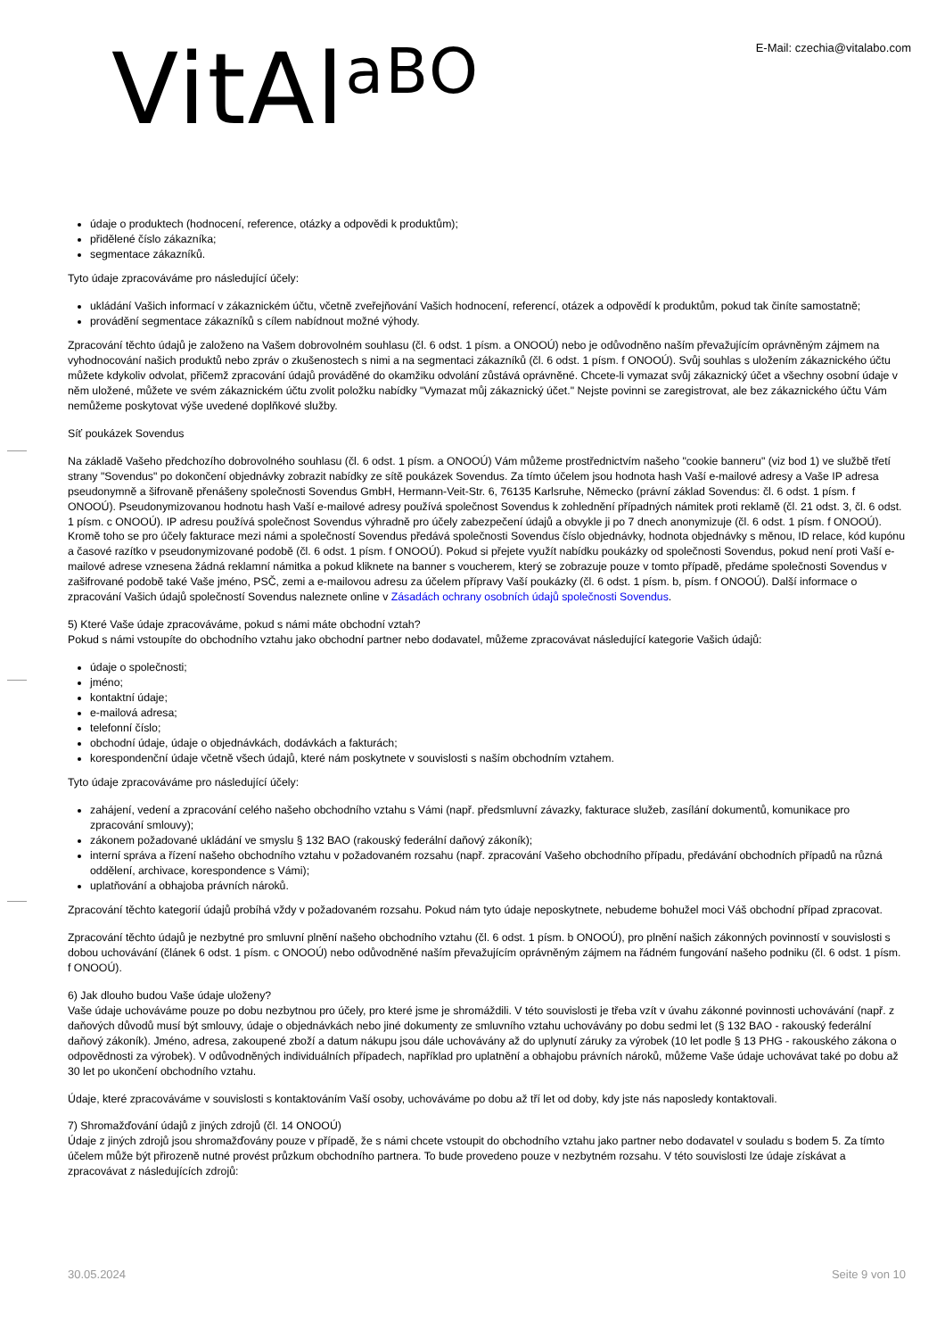VitAlaBO
E-Mail: czechia@vitalabo.com
údaje o produktech (hodnocení, reference, otázky a odpovědi k produktům);
přidělené číslo zákazníka;
segmentace zákazníků.
Tyto údaje zpracováváme pro následující účely:
ukládání Vašich informací v zákaznickém účtu, včetně zveřejňování Vašich hodnocení, referencí, otázek a odpovědí k produktům, pokud tak činíte samostatně;
provádění segmentace zákazníků s cílem nabídnout možné výhody.
Zpracování těchto údajů je založeno na Vašem dobrovolném souhlasu (čl. 6 odst. 1 písm. a ONOOÚ) nebo je odůvodněno naším převažujícím oprávněným zájmem na vyhodnocování našich produktů nebo zpráv o zkušenostech s nimi a na segmentaci zákazníků (čl. 6 odst. 1 písm. f ONOOÚ). Svůj souhlas s uložením zákaznického účtu můžete kdykoliv odvolat, přičemž zpracování údajů prováděné do okamžiku odvolání zůstává oprávněné. Chcete-li vymazat svůj zákaznický účet a všechny osobní údaje v něm uložené, můžete ve svém zákaznickém účtu zvolit položku nabídky "Vymazat můj zákaznický účet." Nejste povinni se zaregistrovat, ale bez zákaznického účtu Vám nemůžeme poskytovat výše uvedené doplňkové služby.
Síť poukázek Sovendus
Na základě Vašeho předchozího dobrovolného souhlasu (čl. 6 odst. 1 písm. a ONOOÚ) Vám můžeme prostřednictvím našeho "cookie banneru" (viz bod 1) ve službě třetí strany "Sovendus" po dokončení objednávky zobrazit nabídky ze sítě poukázek Sovendus. Za tímto účelem jsou hodnota hash Vaší e-mailové adresy a Vaše IP adresa pseudonymně a šifrovaně přenášeny společnosti Sovendus GmbH, Hermann-Veit-Str. 6, 76135 Karlsruhe, Německo (právní základ Sovendus: čl. 6 odst. 1 písm. f ONOOÚ). Pseudonymizovanou hodnotu hash Vaší e-mailové adresy používá společnost Sovendus k zohlednění případných námitek proti reklamě (čl. 21 odst. 3, čl. 6 odst. 1 písm. c ONOOÚ). IP adresu používá společnost Sovendus výhradně pro účely zabezpečení údajů a obvykle ji po 7 dnech anonymizuje (čl. 6 odst. 1 písm. f ONOOÚ). Kromě toho se pro účely fakturace mezi námi a společností Sovendus předává společnosti Sovendus číslo objednávky, hodnota objednávky s měnou, ID relace, kód kupónu a časové razítko v pseudonymizované podobě (čl. 6 odst. 1 písm. f ONOOÚ). Pokud si přejete využít nabídku poukázky od společnosti Sovendus, pokud není proti Vaší e-mailové adrese vznesena žádná reklamní námitka a pokud kliknete na banner s voucherem, který se zobrazuje pouze v tomto případě, předáme společnosti Sovendus v zašifrované podobě také Vaše jméno, PSČ, zemi a e-mailovou adresu za účelem přípravy Vaší poukázky (čl. 6 odst. 1 písm. b, písm. f ONOOÚ). Další informace o zpracování Vašich údajů společností Sovendus naleznete online v Zásadách ochrany osobních údajů společnosti Sovendus.
5) Které Vaše údaje zpracováváme, pokud s námi máte obchodní vztah?
Pokud s námi vstoupíte do obchodního vztahu jako obchodní partner nebo dodavatel, můžeme zpracovávat následující kategorie Vašich údajů:
údaje o společnosti;
jméno;
kontaktní údaje;
e-mailová adresa;
telefonní číslo;
obchodní údaje, údaje o objednávkách, dodávkách a fakturách;
korespondenční údaje včetně všech údajů, které nám poskytnete v souvislosti s naším obchodním vztahem.
Tyto údaje zpracováváme pro následující účely:
zahájení, vedení a zpracování celého našeho obchodního vztahu s Vámi (např. předsmluvní závazky, fakturace služeb, zasílání dokumentů, komunikace pro zpracování smlouvy);
zákonem požadované ukládání ve smyslu § 132 BAO (rakouský federální daňový zákoník);
interní správa a řízení našeho obchodního vztahu v požadovaném rozsahu (např. zpracování Vašeho obchodního případu, předávání obchodních případů na různá oddělení, archivace, korespondence s Vámi);
uplatňování a obhajoba právních nároků.
Zpracování těchto kategorií údajů probíhá vždy v požadovaném rozsahu. Pokud nám tyto údaje neposkytnete, nebudeme bohužel moci Váš obchodní případ zpracovat.
Zpracování těchto údajů je nezbytné pro smluvní plnění našeho obchodního vztahu (čl. 6 odst. 1 písm. b ONOOÚ), pro plnění našich zákonných povinností v souvislosti s dobou uchovávání (článek 6 odst. 1 písm. c ONOOÚ) nebo odůvodněné naším převažujícím oprávněným zájmem na řádném fungování našeho podniku (čl. 6 odst. 1 písm. f ONOOÚ).
6) Jak dlouho budou Vaše údaje uloženy?
Vaše údaje uchováváme pouze po dobu nezbytnou pro účely, pro které jsme je shromáždili. V této souvislosti je třeba vzít v úvahu zákonné povinnosti uchovávání (např. z daňových důvodů musí být smlouvy, údaje o objednávkách nebo jiné dokumenty ze smluvního vztahu uchovávány po dobu sedmi let (§ 132 BAO - rakouský federální daňový zákoník). Jméno, adresa, zakoupené zboží a datum nákupu jsou dále uchovávány až do uplynutí záruky za výrobek (10 let podle § 13 PHG - rakouského zákona o odpovědnosti za výrobek). V odůvodněných individuálních případech, například pro uplatnění a obhajobu právních nároků, můžeme Vaše údaje uchovávat také po dobu až 30 let po ukončení obchodního vztahu.
Údaje, které zpracováváme v souvislosti s kontaktováním Vaší osoby, uchováváme po dobu až tří let od doby, kdy jste nás naposledy kontaktovali.
7) Shromažďování údajů z jiných zdrojů (čl. 14 ONOOÚ)
Údaje z jiných zdrojů jsou shromažďovány pouze v případě, že s námi chcete vstoupit do obchodního vztahu jako partner nebo dodavatel v souladu s bodem 5. Za tímto účelem může být přirozeně nutné provést průzkum obchodního partnera. To bude provedeno pouze v nezbytném rozsahu. V této souvislosti lze údaje získávat a zpracovávat z následujících zdrojů:
30.05.2024 Seite 9 von 10